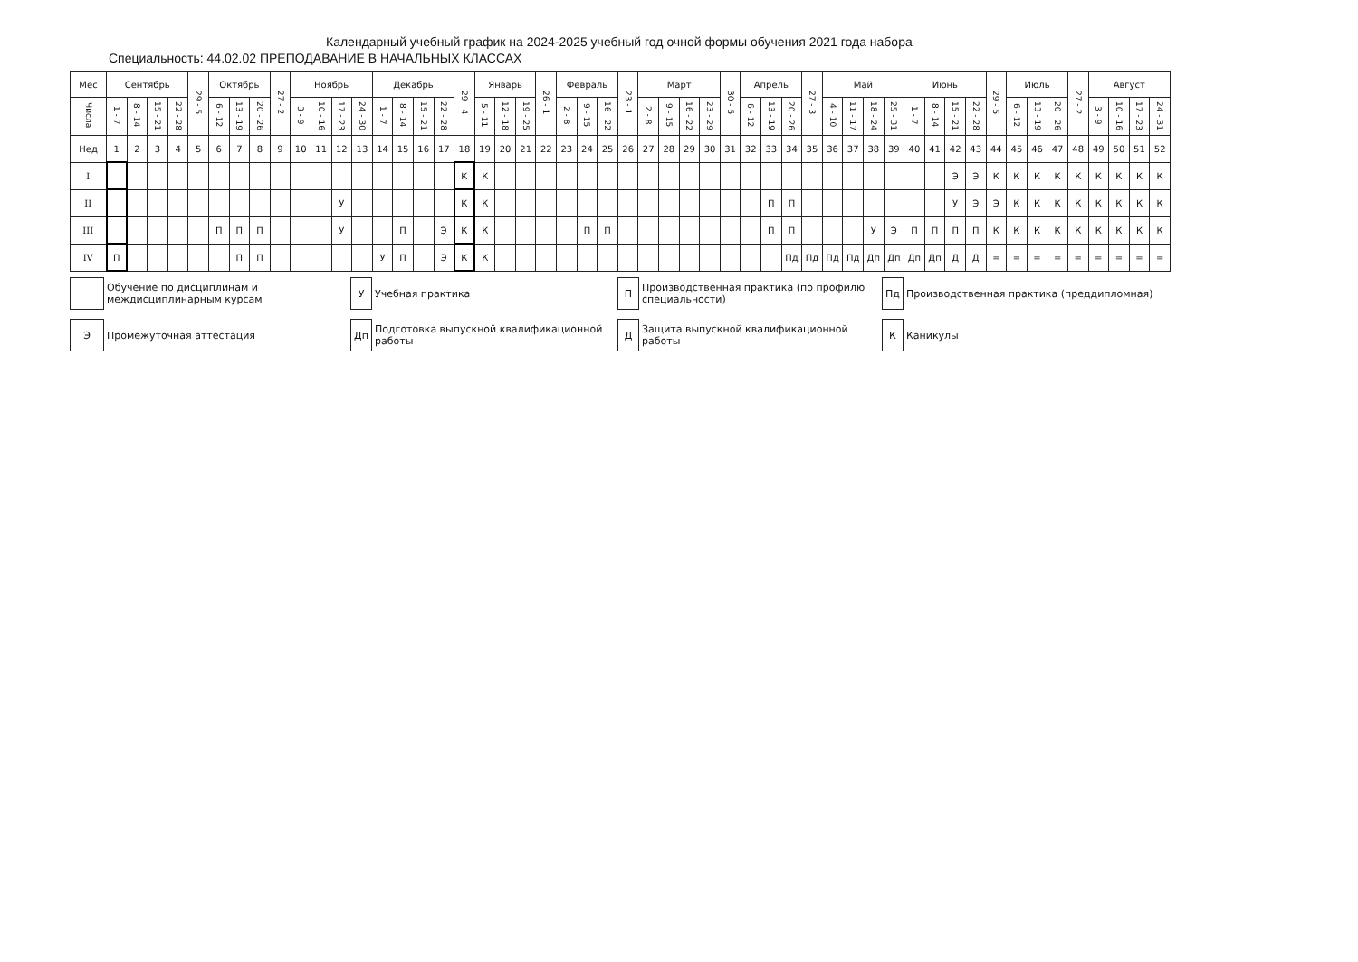Календарный учебный график на 2024-2025 учебный год очной формы обучения 2021 года набора
Специальность: 44.02.02 ПРЕПОДАВАНИЕ В НАЧАЛЬНЫХ КЛАССАХ
| Мес | Сентябрь | | | | 29 - 5 | Октябрь | | | 27 - 2 | Ноябрь | | | | Декабрь | | | | 29 - 4 | Январь | | | 26 - 1 | Февраль | | | 23 - 1 | Март | | | | 30 - 5 | Апрель | | | 27 - 3 | Май | | | | Июнь | | | | 29 - 5 | Июль | | | 27 - 2 | Август | | | |
| --- | --- | --- | --- | --- | --- | --- | --- | --- | --- | --- | --- | --- | --- | --- | --- | --- | --- | --- | --- | --- | --- | --- | --- | --- | --- | --- | --- | --- | --- | --- | --- | --- | --- | --- | --- | --- | --- | --- | --- | --- | --- | --- | --- | --- | --- | --- | --- | --- | --- | --- | --- | --- |
| Числа | 1 - 7 | 8 - 14 | 15 - 21 | 22 - 28 | | 6 - 12 | 13 - 19 | 20 - 26 | | 3 - 9 | 10 - 16 | 17 - 23 | 24 - 30 | 1 - 7 | 8 - 14 | 15 - 21 | 22 - 28 | | 5 - 11 | 12 - 18 | 19 - 25 | | 2 - 8 | 9 - 15 | 16 - 22 | | 2 - 8 | 9 - 15 | 16 - 22 | 23 - 29 | | 6 - 12 | 13 - 19 | 20 - 26 | | 4 - 10 | 11 - 17 | 18 - 24 | 25 - 31 | 1 - 7 | 8 - 14 | 15 - 21 | 22 - 28 | | 6 - 12 | 13 - 19 | 20 - 26 | | 3 - 9 | 10 - 16 | 17 - 23 | 24 - 31 |
| Нед | 1 | 2 | 3 | 4 | 5 | 6 | 7 | 8 | 9 | 10 | 11 | 12 | 13 | 14 | 15 | 16 | 17 | 18 | 19 | 20 | 21 | 22 | 23 | 24 | 25 | 26 | 27 | 28 | 29 | 30 | 31 | 32 | 33 | 34 | 35 | 36 | 37 | 38 | 39 | 40 | 41 | 42 | 43 | 44 | 45 | 46 | 47 | 48 | 49 | 50 | 51 | 52 |
| I | | | | | | | | | | | | | | | | | | К | К | | | | | | | | | | | | | | | | | | | | | | | Э | Э | К | К | К | К | К | К | К | К | К |
| II | | | | | | | | | | | | У | | | | | | К | К | | | | | | | | | | | | | | П | П | | | | | | | | У | Э | Э | К | К | К | К | К | К | К | К |
| III | | | | | | П | П | П | | | | У | | | П | | Э | К | К | | | | | П | П | | | | | | | | П | П | | | | У | Э | П | П | П | П | К | К | К | К | К | К | К | К | К |
| IV | П | | | | | | П | П | | | | | | У | П | | Э | К | К | | | | | | | | | | | | | | | Пд | Пд | Пд | Пд | Дп | Дп | Дп | Дп | Д | Д | = | = | = | = | = | = | = | = | = |
Обучение по дисциплинам и
междисциплинарным курсам
У
Учебная практика
П
Производственная практика (по профилю
специальности)
Пд
Производственная практика (преддипломная)
Э
Промежуточная аттестация
Дп
Подготовка выпускной квалификационной
работы
Д
Защита выпускной квалификационной работы
К
Каникулы